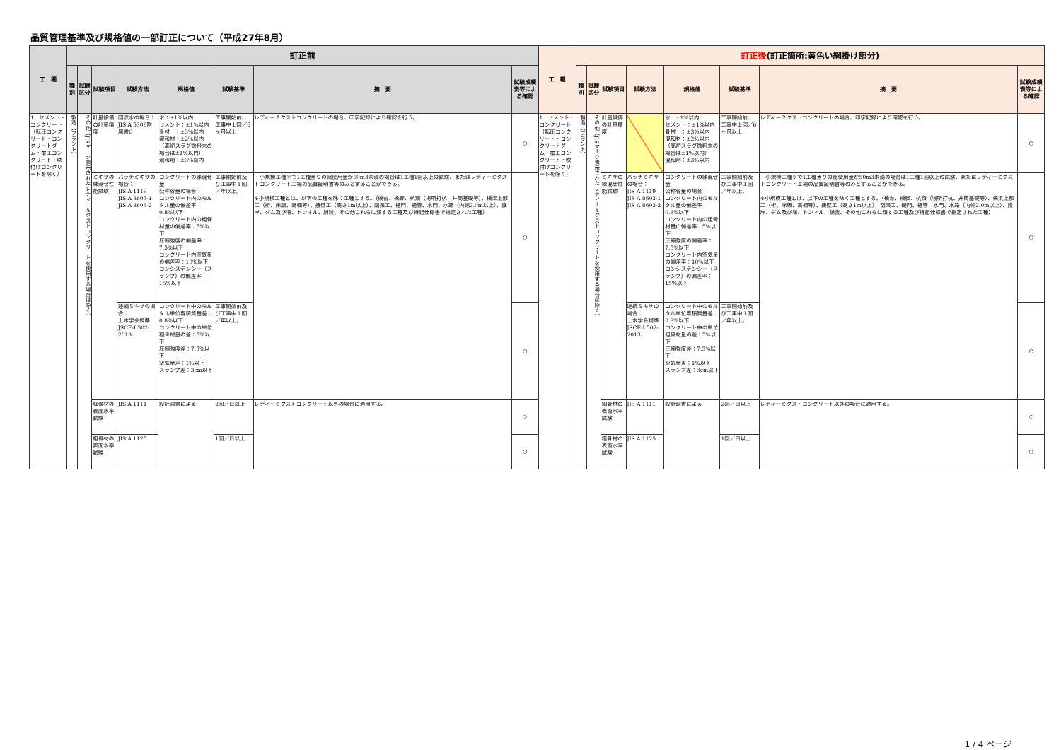品質管理基準及び規格値の一部訂正について（平成27年8月）
| 工 種 | 訂正前 | | | | | | | | 工 種 | 訂正後 (訂正箇所:黄色い網掛け部分) | | | | | | | |
| --- | --- | --- | --- | --- | --- | --- | --- | --- | --- | --- | --- | --- | --- | --- | --- | --- | --- |
| | 種別 | 試験区分 | 試験項目 | 試験方法 | 規格値 | 試験基準 | 摘 要 | 試験成績表等による確認 | | 種別 | 試験区分 | 試験項目 | 試験方法 | 規格値 | 試験基準 | 摘 要 | 試験成績表等による確認 |
| 1 セメント・コンクリート（転圧コンクリート・コンクリートダム・覆工コンクリート・吹付けコンクリートを除く） | 製造（プラント） | その他（JISマーク表示されたレディーミクストコンクリートを使用する場合は除く） | 計量設備の計量精度 | 回収水の場合：JIS A 5308附属書C | 水：±1%以内 セメント：±1%以内 骨材 ：±3%以内 混和材：±2%以内 （高炉スラグ微粉末の場合は±1%以内） 混和剤：±3%以内 | 工事開始前、工事中１回／6ヶ月以上 | レディーミクストコンクリートの場合、印字記録により確認を行う。 | ○ | 1 セメント・コンクリート（転圧コンクリート・コンクリートダム・覆工コンクリート・吹付けコンクリートを除く） | 製造（プラント） | その他（JISマーク表示されたレディーミクストコンクリートを使用する場合は除く） | 計量設備の計量精度 | | 水：±1%以内 セメント：±1%以内 骨材 ：±3%以内 混和材：±2%以内 （高炉スラグ微粉末の場合は±1%以内） 混和剤：±3%以内 | 工事開始前、工事中１回／6ヶ月以上 | レディーミクストコンクリートの場合、印字記録により確認を行う。 | ○ |
| | | | ミキサの練混ぜ性能試験 | バッチミキサの場合： JIS A 1119 JIS A 8603-1 JIS A 8603-2 | コンクリートの練混ぜ量 公称容量の場合： コンクリート内のモルタル量の偏差率：0.8%以下 コンクリート内の粗骨材量の偏差率：5%以下 圧縮強度の偏差率：7.5%以下 コンクリート内空気量の偏差率：10%以下 コンシステンシー（スランプ）の偏差率：15%以下 | 工事開始前及び工事中１回／年以上。 | ・小規模工種※で1工種当りの総使用量が50m3未満の場合は1工種1回以上の試験、またはレディーミクストコンクリート工場の品質証明書等のみとすることができる。 ※小規模工種とは、以下の工種を除く工種とする。（橋台、橋脚、杭類（場所打杭、井筒基礎等）、橋梁上部工（桁、床版、高欄等）、擁壁工（高さ1m以上）、函渠工、樋門、樋管、水門、水路（内幅2.0m以上）、護岸、ダム及び堰、トンネル、舗装、その他これらに類する工種及び特記仕様書で指定された工種） | ○ | | | | ミキサの練混ぜ性能試験 | バッチミキサの場合： JIS A 1119 JIS A 8603-1 JIS A 8603-2 | コンクリートの練混ぜ量 公称容量の場合： コンクリート内のモルタル量の偏差率：0.8%以下 コンクリート内の粗骨材量の偏差率：5%以下 圧縮強度の偏差率：7.5%以下 コンクリート内空気量の偏差率：10%以下 コンシステンシー（スランプ）の偏差率：15%以下 | 工事開始前及び工事中１回／年以上。 | ・小規模工種※で1工種当りの総使用量が50m3未満の場合は1工種1回以上の試験、またはレディーミクストコンクリート工場の品質証明書等のみとすることができる。 ※小規模工種とは、以下の工種を除く工種とする。（橋台、橋脚、杭類（場所打杭、井筒基礎等）、橋梁上部工（桁、床版、高欄等）、擁壁工（高さ1m以上）、函渠工、樋門、樋管、水門、水路（内幅2.0m以上）、護岸、ダム及び堰、トンネル、舗装、その他これらに類する工種及び特記仕様書で指定された工種） | ○ |
| | | | | 連続ミキサの場合： 土木学会規準JSCE-I 502-2013 | コンクリート中のモルタル単位容積質量差：0.8%以下 コンクリート中の単位粗骨材量の差：5%以下 圧縮強度差：7.5%以下 空気量差：1%以下 スランプ差：3cm以下 | 工事開始前及び工事中１回／年以上。 | | ○ | | | | | 連続ミキサの場合： 土木学会規準JSCE-I 502-2013 | コンクリート中のモルタル単位容積質量差：0.8%以下 コンクリート中の単位粗骨材量の差：5%以下 圧縮強度差：7.5%以下 空気量差：1%以下 スランプ差：3cm以下 | 工事開始前及び工事中１回／年以上。 | | ○ |
| | | | 細骨材の表面水率試験 | JIS A 1111 | 設計図書による | 2回／日以上 | レディーミクストコンクリート以外の場合に適用する。 | ○ | | | | 細骨材の表面水率試験 | JIS A 1111 | 設計図書による | 2回／日以上 | レディーミクストコンクリート以外の場合に適用する。 | ○ |
| | | | 粗骨材の表面水率試験 | JIS A 1125 | | 1回／日以上 | | ○ | | | | 粗骨材の表面水率試験 | JIS A 1125 | | 1回／日以上 | | ○ |
1 / 4 ページ